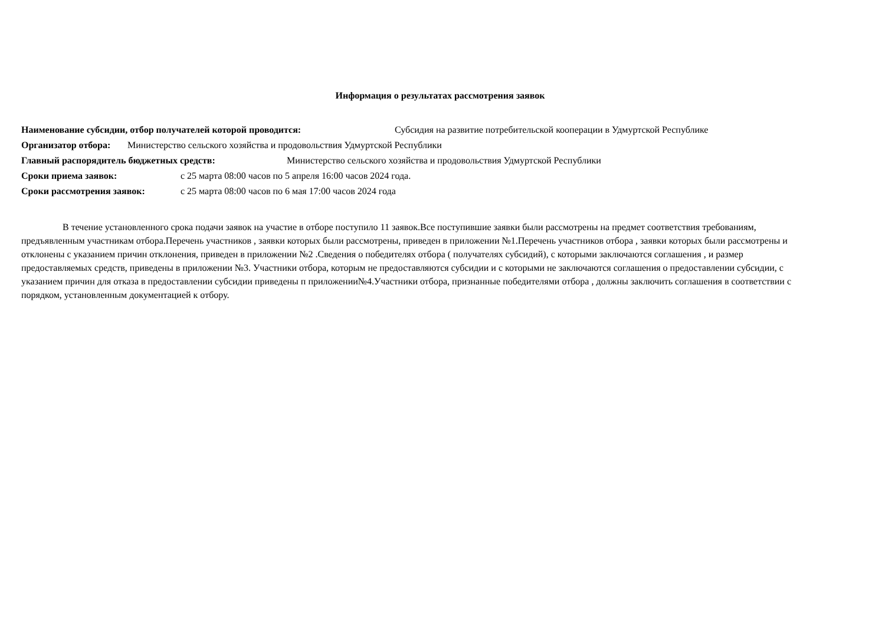Информация о результатах рассмотрения заявок
Наименование субсидии, отбор получателей которой проводится: Субсидия на развитие потребительской кооперации в Удмуртской Республике
Организатор отбора: Министерство сельского хозяйства и продовольствия Удмуртской Республики
Главный распорядитель бюджетных средств: Министерство сельского хозяйства и продовольствия Удмуртской Республики
Сроки приема заявок: с 25 марта 08:00 часов по 5 апреля 16:00 часов 2024 года.
Сроки рассмотрения заявок: с 25 марта 08:00 часов по 6 мая 17:00 часов 2024 года
В течение установленного срока подачи заявок на участие в отборе поступило 11 заявок.Все поступившие заявки были рассмотрены на предмет соответствия требованиям, предъявленным участникам отбора.Перечень участников , заявки которых были рассмотрены, приведен в приложении №1.Перечень участников отбора , заявки которых были рассмотрены и отклонены с указанием причин отклонения, приведен в приложении №2 .Сведения о победителях отбора ( получателях субсидий), с которыми заключаются соглашения , и размер предоставляемых средств, приведены в приложении №3. Участники отбора, которым не предоставляются субсидии и с которыми не заключаются соглашения о предоставлении субсидии, с указанием причин для отказа в предоставлении субсидии приведены п приложении№4.Участники отбора, признанные победителями отбора , должны заключить соглашения в соответствии с порядком, установленным документацией к отбору.